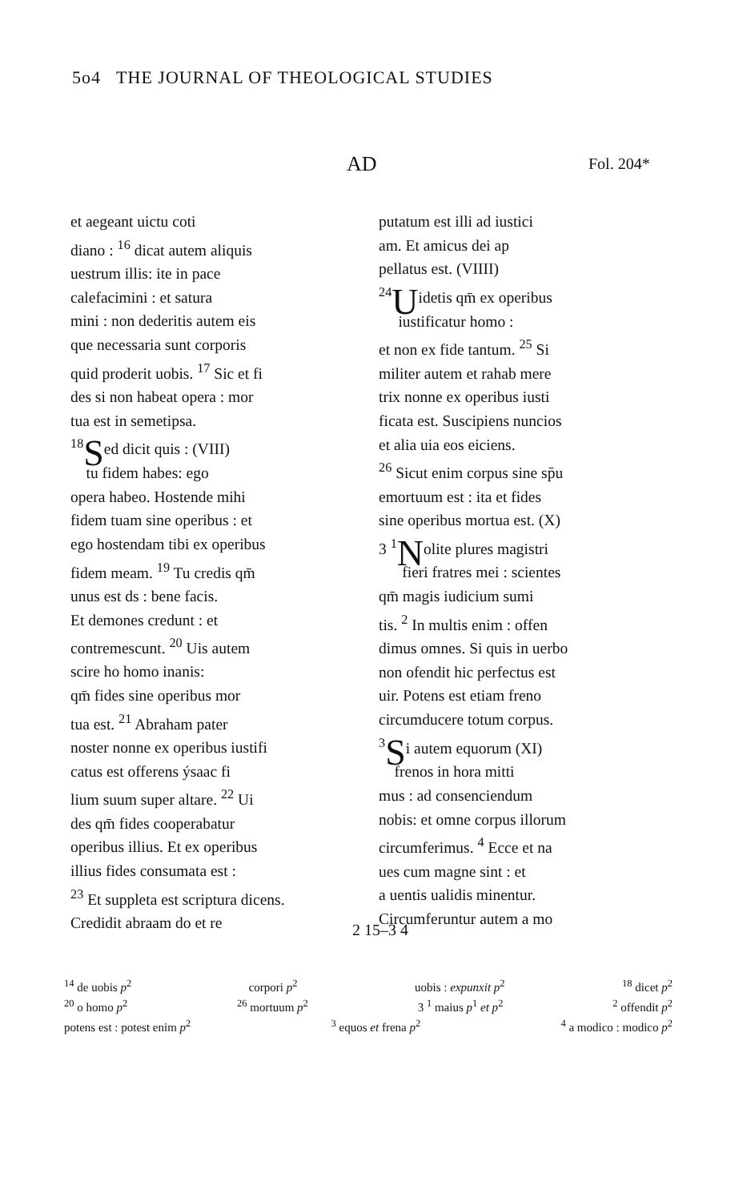5o4 THE JOURNAL OF THEOLOGICAL STUDIES
AD Fol. 204*
et aegeant uictu coti
diano : <sup>16</sup> dicat autem aliquis
uestrum illis: ite in pace
calefacimini : et satura
mini : non dederitis autem eis
que necessaria sunt corporis
quid proderit uobis. <sup>17</sup> Sic et fi
des si non habeat opera : mor
tua est in semetipsa.
<sup>18</sup>Sed dicit quis : (VIII)
tu fidem habes: ego
opera habeo. Hostende mihi
fidem tuam sine operibus : et
ego hostendam tibi ex operibus
fidem meam. <sup>19</sup> Tu credis qm̄
unus est ds : bene facis.
Et demones credunt : et
contremescunt. <sup>20</sup> Uis autem
scire ho homo inanis:
qm̄ fides sine operibus mor
tua est. <sup>21</sup> Abraham pater
noster nonne ex operibus iustifi
catus est offerens ýsaac fi
lium suum super altare. <sup>22</sup> Ui
des qm̄ fides cooperabatur
operibus illius. Et ex operibus
illius fides consumata est :
<sup>23</sup> Et suppleta est scriptura dicens.
Credidit abraam do et re
putatum est illi ad iustici
am. Et amicus dei ap
pellatus est. (VIIII)
<sup>24</sup> Uidetis qm̄ ex operibus
iustificatur homo :
et non ex fide tantum. <sup>25</sup> Si
militer autem et rahab mere
trix nonne ex operibus iusti
ficata est. Suscipiens nuncios
et alia uia eos eiciens.
<sup>26</sup> Sicut enim corpus sine sp̄u
emortuum est : ita et fides
sine operibus mortua est. (X)
3 <sup>1</sup>Nolite plures magistri
fieri fratres mei : scientes
qm̄ magis iudicium sumi
tis. <sup>2</sup> In multis enim : offen
dimus omnes. Si quis in uerbo
non ofendit hic perfectus est
uir. Potens est etiam freno
circumducere totum corpus.
<sup>3</sup> Si autem equorum (XI)
frenos in hora mitti
mus : ad consenciendum
nobis: et omne corpus illorum
circumferimus. <sup>4</sup> Ecce et na
ues cum magne sint : et
a uentis ualidis minentur.
Circumferuntur autem a mo
2 15–3 4
<sup>14</sup> de uobis p<sup>2</sup> corpori p<sup>2</sup> uobis : expunxit p<sup>2</sup> <sup>18</sup> dicet p<sup>2</sup>
<sup>20</sup> o homo p<sup>2</sup> <sup>26</sup> mortuum p<sup>2</sup> 3 <sup>1</sup> maius p<sup>1</sup> et p<sup>2</sup> <sup>2</sup> offendit p<sup>2</sup>
potens est : potest enim p<sup>2</sup> <sup>3</sup> equos et frena p<sup>2</sup> <sup>4</sup> a modico : modico p<sup>2</sup>